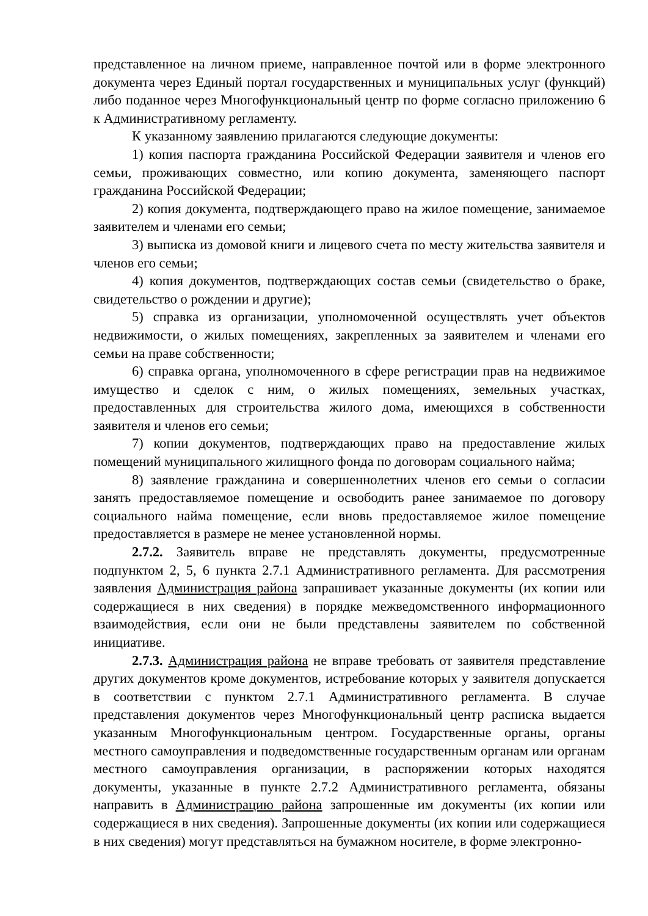представленное на личном приеме, направленное почтой или в форме электронного документа через Единый портал государственных и муниципальных услуг (функций) либо поданное через Многофункциональный центр по форме согласно приложению 6 к Административному регламенту.
К указанному заявлению прилагаются следующие документы:
1) копия паспорта гражданина Российской Федерации заявителя и членов его семьи, проживающих совместно, или копию документа, заменяющего паспорт гражданина Российской Федерации;
2) копия документа, подтверждающего право на жилое помещение, занимаемое заявителем и членами его семьи;
3) выписка из домовой книги и лицевого счета по месту жительства заявителя и членов его семьи;
4) копия документов, подтверждающих состав семьи (свидетельство о браке, свидетельство о рождении и другие);
5) справка из организации, уполномоченной осуществлять учет объектов недвижимости, о жилых помещениях, закрепленных за заявителем и членами его семьи на праве собственности;
6) справка органа, уполномоченного в сфере регистрации прав на недвижимое имущество и сделок с ним, о жилых помещениях, земельных участках, предоставленных для строительства жилого дома, имеющихся в собственности заявителя и членов его семьи;
7) копии документов, подтверждающих право на предоставление жилых помещений муниципального жилищного фонда по договорам социального найма;
8) заявление гражданина и совершеннолетних членов его семьи о согласии занять предоставляемое помещение и освободить ранее занимаемое по договору социального найма помещение, если вновь предоставляемое жилое помещение предоставляется в размере не менее установленной нормы.
2.7.2. Заявитель вправе не представлять документы, предусмотренные подпунктом 2, 5, 6 пункта 2.7.1 Административного регламента. Для рассмотрения заявления Администрация района запрашивает указанные документы (их копии или содержащиеся в них сведения) в порядке межведомственного информационного взаимодействия, если они не были представлены заявителем по собственной инициативе.
2.7.3. Администрация района не вправе требовать от заявителя представление других документов кроме документов, истребование которых у заявителя допускается в соответствии с пунктом 2.7.1 Административного регламента. В случае представления документов через Многофункциональный центр расписка выдается указанным Многофункциональным центром. Государственные органы, органы местного самоуправления и подведомственные государственным органам или органам местного самоуправления организации, в распоряжении которых находятся документы, указанные в пункте 2.7.2 Административного регламента, обязаны направить в Администрацию района запрошенные им документы (их копии или содержащиеся в них сведения). Запрошенные документы (их копии или содержащиеся в них сведения) могут представляться на бумажном носителе, в форме электронно-